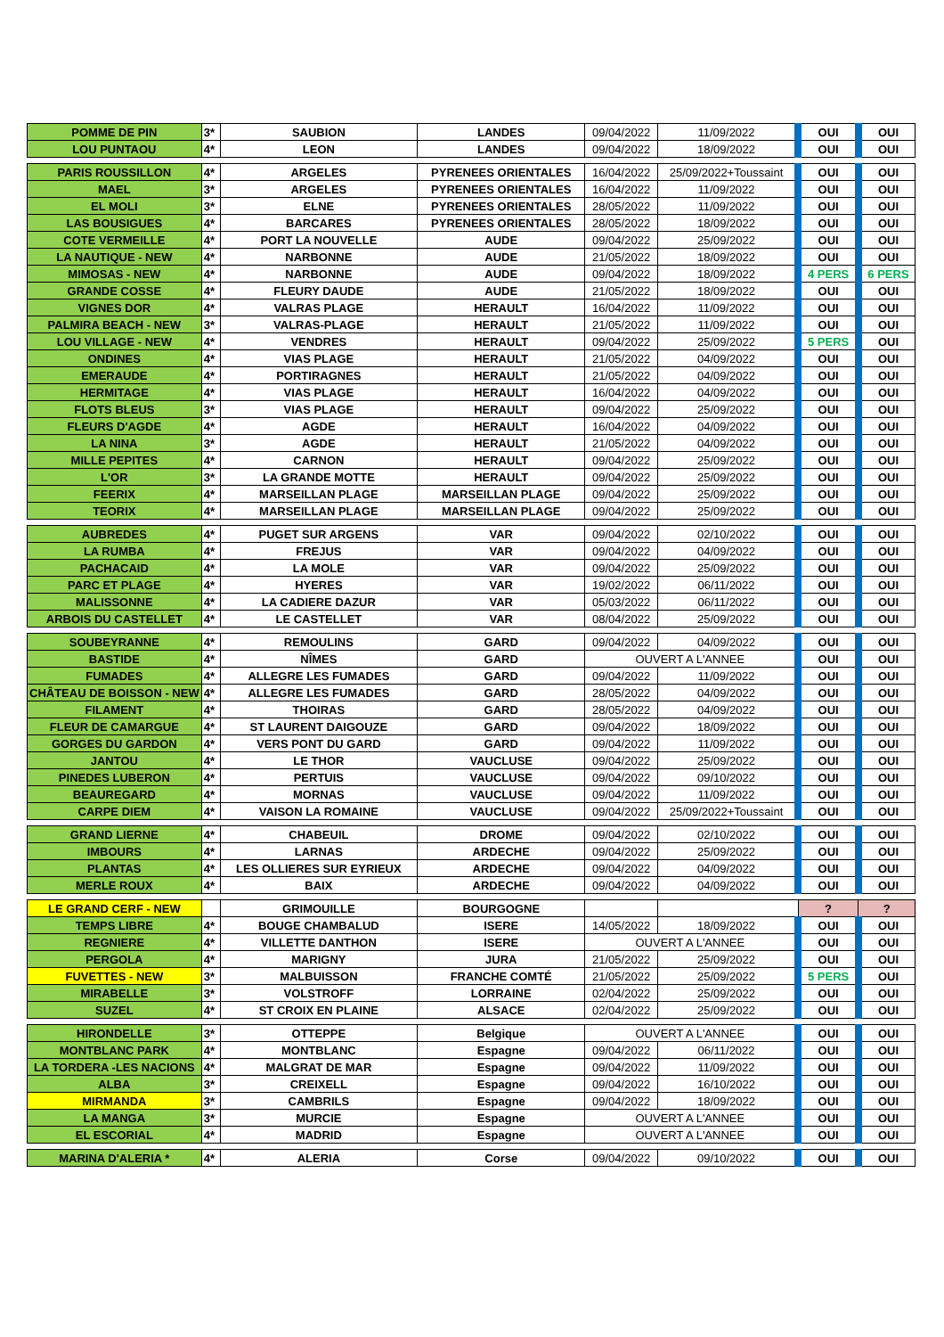| POMME DE PIN | 3* | SAUBION | LANDES | 09/04/2022 | 11/09/2022 | OUI | OUI |
| LOU PUNTAOU | 4* | LEON | LANDES | 09/04/2022 | 18/09/2022 | OUI | OUI |
| PARIS ROUSSILLON | 4* | ARGELES | PYRENEES ORIENTALES | 16/04/2022 | 25/09/2022+Toussaint | OUI | OUI |
| MAEL | 3* | ARGELES | PYRENEES ORIENTALES | 16/04/2022 | 11/09/2022 | OUI | OUI |
| EL MOLI | 3* | ELNE | PYRENEES ORIENTALES | 28/05/2022 | 11/09/2022 | OUI | OUI |
| LAS BOUSIGUES | 4* | BARCARES | PYRENEES ORIENTALES | 28/05/2022 | 18/09/2022 | OUI | OUI |
| COTE VERMEILLE | 4* | PORT LA NOUVELLE | AUDE | 09/04/2022 | 25/09/2022 | OUI | OUI |
| LA NAUTIQUE - NEW | 4* | NARBONNE | AUDE | 21/05/2022 | 18/09/2022 | OUI | OUI |
| MIMOSAS - NEW | 4* | NARBONNE | AUDE | 09/04/2022 | 18/09/2022 | 4 PERS | 6 PERS |
| GRANDE COSSE | 4* | FLEURY DAUDE | AUDE | 21/05/2022 | 18/09/2022 | OUI | OUI |
| VIGNES DOR | 4* | VALRAS PLAGE | HERAULT | 16/04/2022 | 11/09/2022 | OUI | OUI |
| PALMIRA BEACH - NEW | 3* | VALRAS-PLAGE | HERAULT | 21/05/2022 | 11/09/2022 | OUI | OUI |
| LOU VILLAGE - NEW | 4* | VENDRES | HERAULT | 09/04/2022 | 25/09/2022 | 5 PERS | OUI |
| ONDINES | 4* | VIAS PLAGE | HERAULT | 21/05/2022 | 04/09/2022 | OUI | OUI |
| EMERAUDE | 4* | PORTIRAGNES | HERAULT | 21/05/2022 | 04/09/2022 | OUI | OUI |
| HERMITAGE | 4* | VIAS PLAGE | HERAULT | 16/04/2022 | 04/09/2022 | OUI | OUI |
| FLOTS BLEUS | 3* | VIAS PLAGE | HERAULT | 09/04/2022 | 25/09/2022 | OUI | OUI |
| FLEURS D'AGDE | 4* | AGDE | HERAULT | 16/04/2022 | 04/09/2022 | OUI | OUI |
| LA NINA | 3* | AGDE | HERAULT | 21/05/2022 | 04/09/2022 | OUI | OUI |
| MILLE PEPITES | 4* | CARNON | HERAULT | 09/04/2022 | 25/09/2022 | OUI | OUI |
| L'OR | 3* | LA GRANDE MOTTE | HERAULT | 09/04/2022 | 25/09/2022 | OUI | OUI |
| FEERIX | 4* | MARSEILLAN PLAGE | MARSEILLAN PLAGE | 09/04/2022 | 25/09/2022 | OUI | OUI |
| TEORIX | 4* | MARSEILLAN PLAGE | MARSEILLAN PLAGE | 09/04/2022 | 25/09/2022 | OUI | OUI |
| AUBREDES | 4* | PUGET SUR ARGENS | VAR | 09/04/2022 | 02/10/2022 | OUI | OUI |
| LA RUMBA | 4* | FREJUS | VAR | 09/04/2022 | 04/09/2022 | OUI | OUI |
| PACHACAID | 4* | LA MOLE | VAR | 09/04/2022 | 25/09/2022 | OUI | OUI |
| PARC ET PLAGE | 4* | HYERES | VAR | 19/02/2022 | 06/11/2022 | OUI | OUI |
| MALISSONNE | 4* | LA CADIERE DAZUR | VAR | 05/03/2022 | 06/11/2022 | OUI | OUI |
| ARBOIS DU CASTELLET | 4* | LE CASTELLET | VAR | 08/04/2022 | 25/09/2022 | OUI | OUI |
| SOUBEYRANNE | 4* | REMOULINS | GARD | 09/04/2022 | 04/09/2022 | OUI | OUI |
| BASTIDE | 4* | NÎMES | GARD | OUVERT A L'ANNEE | | OUI | OUI |
| FUMADES | 4* | ALLEGRE LES FUMADES | GARD | 09/04/2022 | 11/09/2022 | OUI | OUI |
| CHÂTEAU DE BOISSON - NEW | 4* | ALLEGRE LES FUMADES | GARD | 28/05/2022 | 04/09/2022 | OUI | OUI |
| FILAMENT | 4* | THOIRAS | GARD | 28/05/2022 | 04/09/2022 | OUI | OUI |
| FLEUR DE CAMARGUE | 4* | ST LAURENT DAIGOUZE | GARD | 09/04/2022 | 18/09/2022 | OUI | OUI |
| GORGES DU GARDON | 4* | VERS PONT DU GARD | GARD | 09/04/2022 | 11/09/2022 | OUI | OUI |
| JANTOU | 4* | LE THOR | VAUCLUSE | 09/04/2022 | 25/09/2022 | OUI | OUI |
| PINEDES LUBERON | 4* | PERTUIS | VAUCLUSE | 09/04/2022 | 09/10/2022 | OUI | OUI |
| BEAUREGARD | 4* | MORNAS | VAUCLUSE | 09/04/2022 | 11/09/2022 | OUI | OUI |
| CARPE DIEM | 4* | VAISON LA ROMAINE | VAUCLUSE | 09/04/2022 | 25/09/2022+Toussaint | OUI | OUI |
| GRAND LIERNE | 4* | CHABEUIL | DROME | 09/04/2022 | 02/10/2022 | OUI | OUI |
| IMBOURS | 4* | LARNAS | ARDECHE | 09/04/2022 | 25/09/2022 | OUI | OUI |
| PLANTAS | 4* | LES OLLIERES SUR EYRIEUX | ARDECHE | 09/04/2022 | 04/09/2022 | OUI | OUI |
| MERLE ROUX | 4* | BAIX | ARDECHE | 09/04/2022 | 04/09/2022 | OUI | OUI |
| LE GRAND CERF - NEW | | GRIMOUILLE | BOURGOGNE | | | ? | ? |
| TEMPS LIBRE | 4* | BOUGE CHAMBALUD | ISERE | 14/05/2022 | 18/09/2022 | OUI | OUI |
| REGNIERE | 4* | VILLETTE DANTHON | ISERE | OUVERT A L'ANNEE | | OUI | OUI |
| PERGOLA | 4* | MARIGNY | JURA | 21/05/2022 | 25/09/2022 | OUI | OUI |
| FUVETTES - NEW | 3* | MALBUISSON | FRANCHE COMTÉ | 21/05/2022 | 25/09/2022 | 5 PERS | OUI |
| MIRABELLE | 3* | VOLSTROFF | LORRAINE | 02/04/2022 | 25/09/2022 | OUI | OUI |
| SUZEL | 4* | ST CROIX EN PLAINE | ALSACE | 02/04/2022 | 25/09/2022 | OUI | OUI |
| HIRONDELLE | 3* | OTTEPPE | Belgique | OUVERT A L'ANNEE | | OUI | OUI |
| MONTBLANC PARK | 4* | MONTBLANC | Espagne | 09/04/2022 | 06/11/2022 | OUI | OUI |
| LA TORDERA -LES NACIONS | 4* | MALGRAT DE MAR | Espagne | 09/04/2022 | 11/09/2022 | OUI | OUI |
| ALBA | 3* | CREIXELL | Espagne | 09/04/2022 | 16/10/2022 | OUI | OUI |
| MIRMANDA | 3* | CAMBRILS | Espagne | 09/04/2022 | 18/09/2022 | OUI | OUI |
| LA MANGA | 3* | MURCIE | Espagne | OUVERT A L'ANNEE | | OUI | OUI |
| EL ESCORIAL | 4* | MADRID | Espagne | OUVERT A L'ANNEE | | OUI | OUI |
| MARINA D'ALERIA * | 4* | ALERIA | Corse | 09/04/2022 | 09/10/2022 | OUI | OUI |